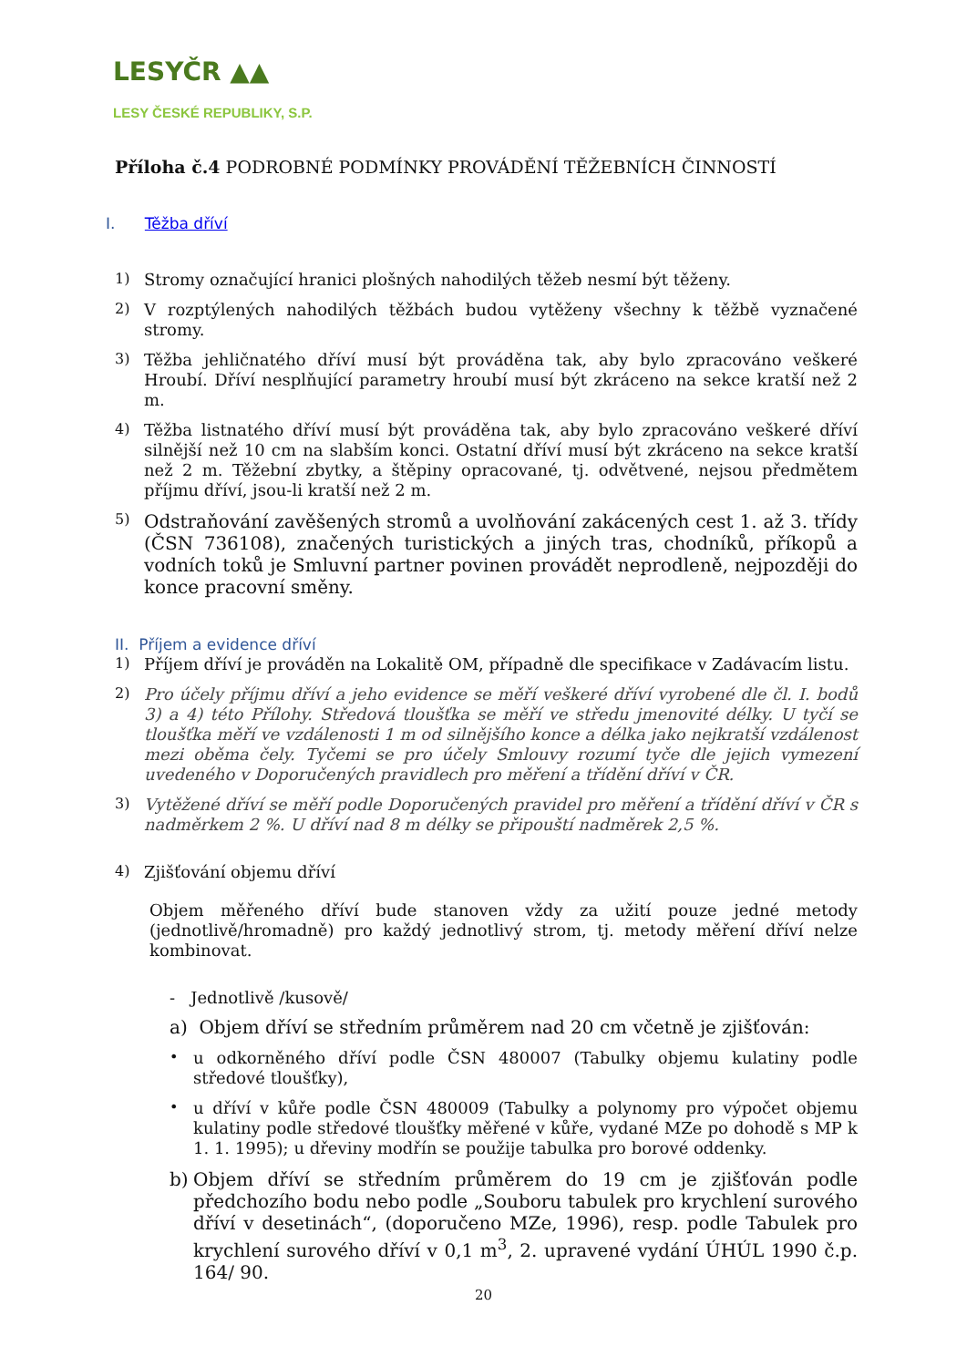LESYČR ▲▲
LESY ČESKÉ REPUBLIKY, S.P.
Příloha č.4 PODROBNÉ PODMÍNKY PROVÁDĚNÍ TĚŽEBNÍCH ČINNOSTÍ
I. Těžba dříví
1)
Stromy označující hranici plošných nahodilých těžeb nesmí být těženy.
2)
V rozptýlených nahodilých těžbách budou vytěženy všechny k těžbě vyznačené stromy.
3)
Těžba jehličnatého dříví musí být prováděna tak, aby bylo zpracováno veškeré Hroubí. Dříví nesplňující parametry hroubí musí být zkráceno na sekce kratší než 2 m.
4)
Těžba listnatého dříví musí být prováděna tak, aby bylo zpracováno veškeré dříví silnější než 10 cm na slabším konci. Ostatní dříví musí být zkráceno na sekce kratší než 2 m. Těžební zbytky, a štěpiny opracované, tj. odvětvené, nejsou předmětem příjmu dříví, jsou-li kratší než 2 m.
5)
Odstraňování zavěšených stromů a uvolňování zakácených cest 1. až 3. třídy (ČSN 736108), značených turistických a jiných tras, chodníků, příkopů a vodních toků je Smluvní partner povinen provádět neprodleně, nejpozději do konce pracovní směny.
II. Příjem a evidence dříví
1)
Příjem dříví je prováděn na Lokalitě OM, případně dle specifikace v Zadávacím listu.
2)
Pro účely příjmu dříví a jeho evidence se měří veškeré dříví vyrobené dle čl. I. bodů 3) a 4) této Přílohy. Středová tloušťka se měří ve středu jmenovité délky. U tyčí se tloušťka měří ve vzdálenosti 1 m od silnějšího konce a délka jako nejkratší vzdálenost mezi oběma čely. Tyčemi se pro účely Smlouvy rozumí tyče dle jejich vymezení uvedeného v Doporučených pravidlech pro měření a třídění dříví v ČR.
3)
Vytěžené dříví se měří podle Doporučených pravidel pro měření a třídění dříví v ČR s nadměrkem 2 %. U dříví nad 8 m délky se připouští nadměrek 2,5 %.
4)
Zjišťování objemu dříví
Objem měřeného dříví bude stanoven vždy za užití pouze jedné metody (jednotlivě/hromadně) pro každý jednotlivý strom, tj. metody měření dříví nelze kombinovat.
- Jednotlivě /kusově/
a) Objem dříví se středním průměrem nad 20 cm včetně je zjišťován:
•
u odkorněného dříví podle ČSN 480007 (Tabulky objemu kulatiny podle středové tloušťky),
•
u dříví v kůře podle ČSN 480009 (Tabulky a polynomy pro výpočet objemu kulatiny podle středové tloušťky měřené v kůře, vydané MZe po dohodě s MP k 1. 1. 1995); u dřeviny modřín se použije tabulka pro borové oddenky.
b)
Objem dříví se středním průměrem do 19 cm je zjišťován podle předchozího bodu nebo podle „Souboru tabulek pro krychlení surového dříví v desetinách“, (doporučeno MZe, 1996), resp. podle Tabulek pro krychlení surového dříví v 0,1 m<sup>3</sup>, 2. upravené vydání ÚHÚL 1990 č.p. 164/ 90.
20